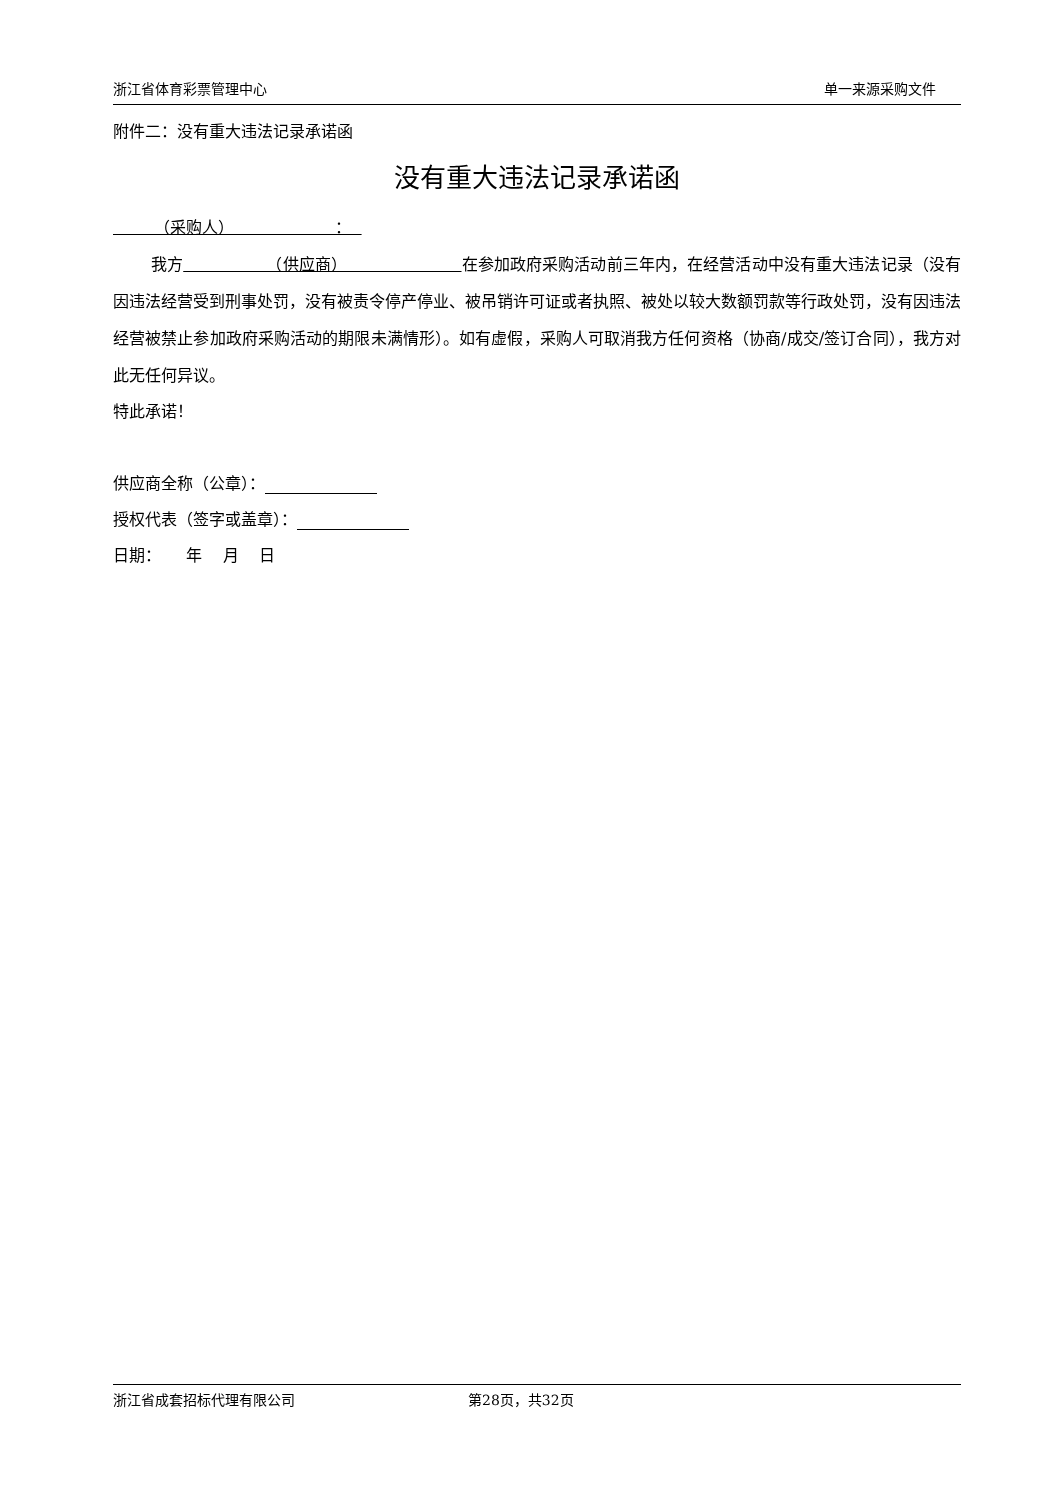浙江省体育彩票管理中心 单一来源采购文件
附件二：没有重大违法记录承诺函
没有重大违法记录承诺函
（采购人） ：
我方 （供应商） 在参加政府采购活动前三年内，在经营活动中没有重大违法记录（没有因违法经营受到刑事处罚，没有被责令停产停业、被吊销许可证或者执照、被处以较大数额罚款等行政处罚，没有因违法经营被禁止参加政府采购活动的期限未满情形）。如有虚假，采购人可取消我方任何资格（协商/成交/签订合同），我方对此无任何异议。
特此承诺！
供应商全称（公章）：
授权代表（签字或盖章）：
日期： 年 月 日
浙江省成套招标代理有限公司 第28页，共32页